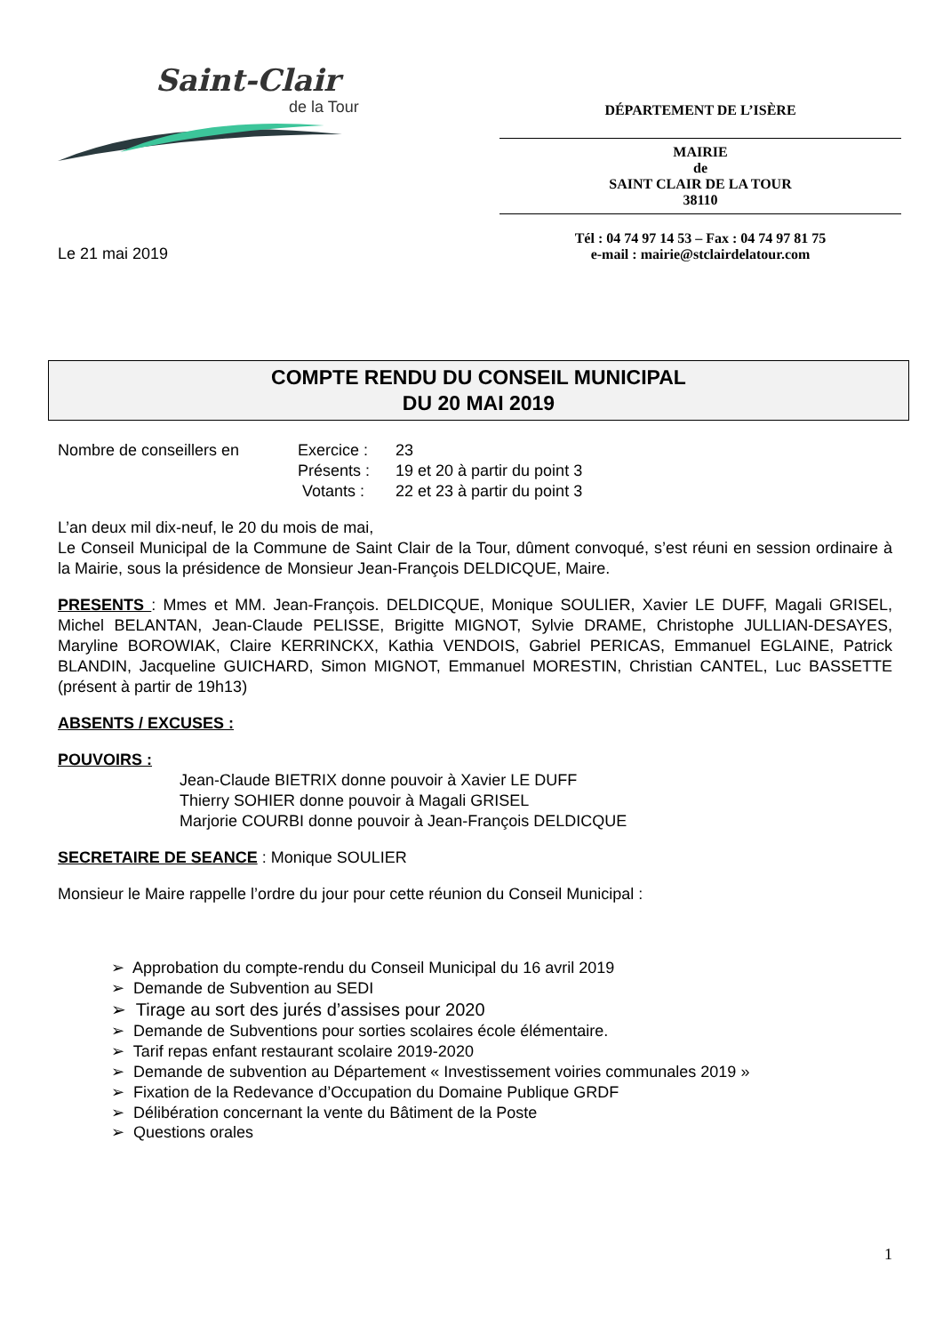Saint-Clair
de la Tour
DÉPARTEMENT DE L’ISÈRE
MAIRIE
de
SAINT CLAIR DE LA TOUR
38110
Tél : 04 74 97 14 53 – Fax : 04 74 97 81 75
e-mail : mairie@stclairdelatour.com
Le 21 mai 2019
COMPTE RENDU DU CONSEIL MUNICIPAL
DU 20 MAI 2019
Nombre de conseillers en Exercice :
Présents :
Votants :
23
19 et 20 à partir du point 3
22 et 23 à partir du point 3
L’an deux mil dix-neuf, le 20 du mois de mai,
Le Conseil Municipal de la Commune de Saint Clair de la Tour, dûment convoqué, s’est réuni en session ordinaire à la Mairie, sous la présidence de Monsieur Jean-François DELDICQUE, Maire.
PRESENTS : Mmes et MM. Jean-François. DELDICQUE, Monique SOULIER, Xavier LE DUFF, Magali GRISEL, Michel BELANTAN, Jean-Claude PELISSE, Brigitte MIGNOT, Sylvie DRAME, Christophe JULLIAN-DESAYES, Maryline BOROWIAK, Claire KERRINCKX, Kathia VENDOIS, Gabriel PERICAS, Emmanuel EGLAINE, Patrick BLANDIN, Jacqueline GUICHARD, Simon MIGNOT, Emmanuel MORESTIN, Christian CANTEL, Luc BASSETTE (présent à partir de 19h13)
ABSENTS / EXCUSES :
POUVOIRS :
Jean-Claude BIETRIX donne pouvoir à Xavier LE DUFF
Thierry SOHIER donne pouvoir à Magali GRISEL
Marjorie COURBI donne pouvoir à Jean-François DELDICQUE
SECRETAIRE DE SEANCE : Monique SOULIER
Monsieur le Maire rappelle l’ordre du jour pour cette réunion du Conseil Municipal :
➢ Approbation du compte-rendu du Conseil Municipal du 16 avril 2019
➢ Demande de Subvention au SEDI
➢ Tirage au sort des jurés d’assises pour 2020
➢ Demande de Subventions pour sorties scolaires école élémentaire.
➢ Tarif repas enfant restaurant scolaire 2019-2020
➢ Demande de subvention au Département « Investissement voiries communales 2019 »
➢ Fixation de la Redevance d’Occupation du Domaine Publique GRDF
➢ Délibération concernant la vente du Bâtiment de la Poste
➢ Questions orales
1